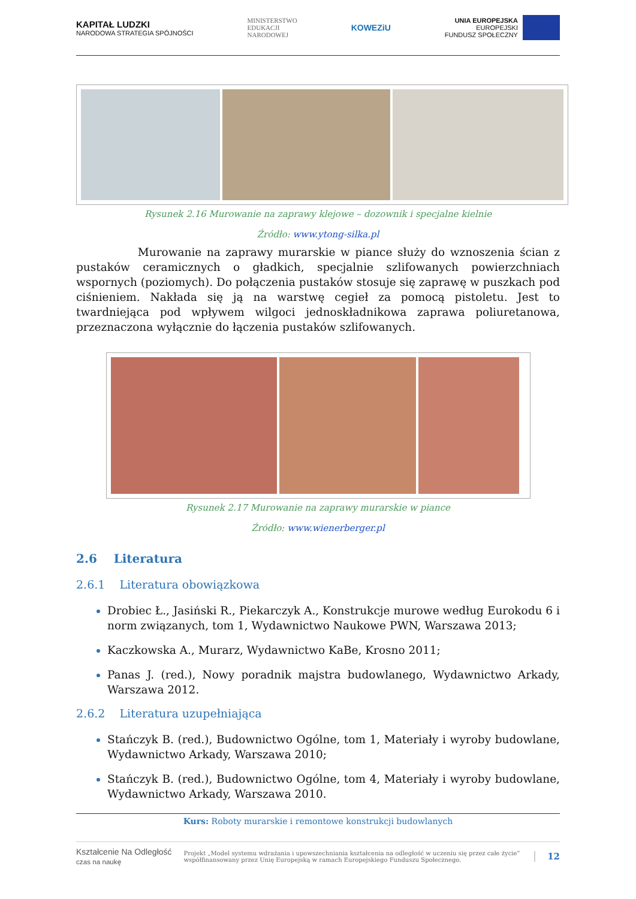KAPITAŁ LUDZKI
NARODOWA STRATEGIA SPÓJNOŚCI
MINISTERSTWO
EDUKACJI
NARODOWEJ
KOWEZiU
UNIA EUROPEJSKA
EUROPEJSKI
FUNDUSZ SPOŁECZNY
Rysunek 2.16 Murowanie na zaprawy klejowe – dozownik i specjalne kielnie
Źródło: www.ytong-silka.pl
Murowanie na zaprawy murarskie w piance służy do wznoszenia ścian z pustaków ceramicznych o gładkich, specjalnie szlifowanych powierzchniach wspornych (poziomych). Do połączenia pustaków stosuje się zaprawę w puszkach pod ciśnieniem. Nakłada się ją na warstwę cegieł za pomocą pistoletu. Jest to twardniejąca pod wpływem wilgoci jednoskładnikowa zaprawa poliuretanowa, przeznaczona wyłącznie do łączenia pustaków szlifowanych.
Rysunek 2.17 Murowanie na zaprawy murarskie w piance
Źródło: www.wienerberger.pl
2.6 Literatura
2.6.1 Literatura obowiązkowa
Drobiec Ł., Jasiński R., Piekarczyk A., Konstrukcje murowe według Eurokodu 6 i norm związanych, tom 1, Wydawnictwo Naukowe PWN, Warszawa 2013;
Kaczkowska A., Murarz, Wydawnictwo KaBe, Krosno 2011;
Panas J. (red.), Nowy poradnik majstra budowlanego, Wydawnictwo Arkady, Warszawa 2012.
2.6.2 Literatura uzupełniająca
Stańczyk B. (red.), Budownictwo Ogólne, tom 1, Materiały i wyroby budowlane, Wydawnictwo Arkady, Warszawa 2010;
Stańczyk B. (red.), Budownictwo Ogólne, tom 4, Materiały i wyroby budowlane, Wydawnictwo Arkady, Warszawa 2010.
Kurs: Roboty murarskie i remontowe konstrukcji budowlanych
Kształcenie Na Odległość
czas na naukę Projekt „Model systemu wdrażania i upowszechniania kształcenia na odległość w uczeniu się przez całe życie” współfinansowany przez Unię Europejską w ramach Europejskiego Funduszu Społecznego. 12